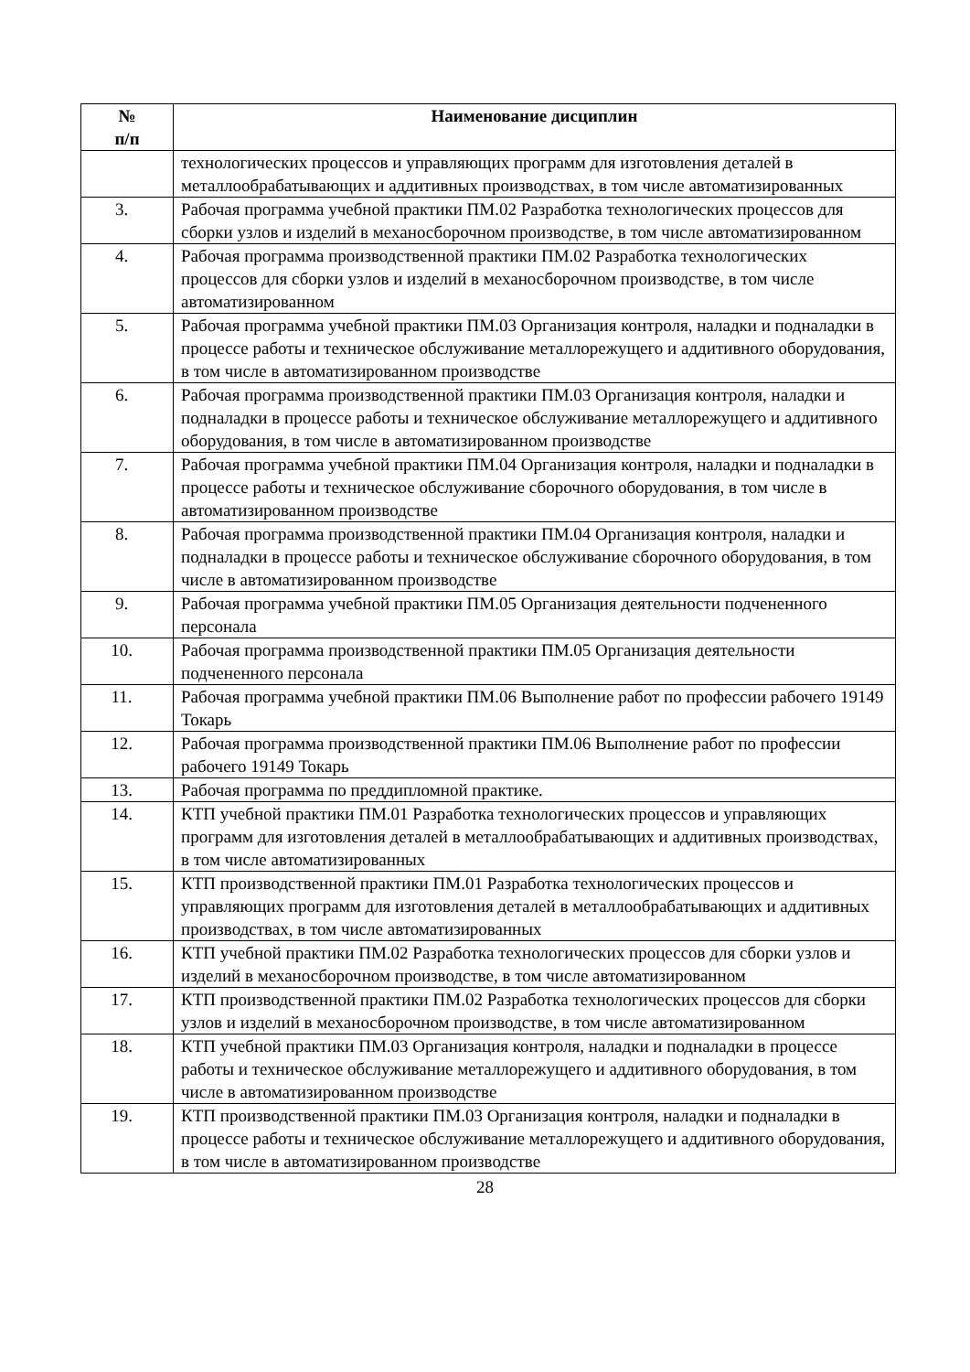| № п/п | Наименование дисциплин |
| --- | --- |
| | технологических процессов и управляющих программ для изготовления деталей в металлообрабатывающих и аддитивных производствах, в том числе автоматизированных |
| 3. | Рабочая программа учебной практики ПМ.02 Разработка технологических процессов для сборки узлов и изделий в механосборочном производстве, в том числе автоматизированном |
| 4. | Рабочая программа производственной практики ПМ.02 Разработка технологических процессов для сборки узлов и изделий в механосборочном производстве, в том числе автоматизированном |
| 5. | Рабочая программа учебной практики ПМ.03 Организация контроля, наладки и подналадки в процессе работы и техническое обслуживание металлорежущего и аддитивного оборудования, в том числе в автоматизированном производстве |
| 6. | Рабочая программа производственной практики ПМ.03 Организация контроля, наладки и подналадки в процессе работы и техническое обслуживание металлорежущего и аддитивного оборудования, в том числе в автоматизированном производстве |
| 7. | Рабочая программа учебной практики ПМ.04 Организация контроля, наладки и подналадки в процессе работы и техническое обслуживание сборочного оборудования, в том числе в автоматизированном производстве |
| 8. | Рабочая программа производственной практики ПМ.04 Организация контроля, наладки и подналадки в процессе работы и техническое обслуживание сборочного оборудования, в том числе в автоматизированном производстве |
| 9. | Рабочая программа учебной практики ПМ.05 Организация деятельности подчененного персонала |
| 10. | Рабочая программа производственной практики ПМ.05 Организация деятельности подчененного персонала |
| 11. | Рабочая программа учебной практики ПМ.06 Выполнение работ по профессии рабочего 19149 Токарь |
| 12. | Рабочая программа производственной практики ПМ.06 Выполнение работ по профессии рабочего 19149 Токарь |
| 13. | Рабочая программа по преддипломной практике. |
| 14. | КТП учебной практики ПМ.01 Разработка технологических процессов и управляющих программ для изготовления деталей в металлообрабатывающих и аддитивных производствах, в том числе автоматизированных |
| 15. | КТП производственной практики ПМ.01 Разработка технологических процессов и управляющих программ для изготовления деталей в металлообрабатывающих и аддитивных производствах, в том числе автоматизированных |
| 16. | КТП учебной практики ПМ.02 Разработка технологических процессов для сборки узлов и изделий в механосборочном производстве, в том числе автоматизированном |
| 17. | КТП производственной практики ПМ.02 Разработка технологических процессов для сборки узлов и изделий в механосборочном производстве, в том числе автоматизированном |
| 18. | КТП учебной практики ПМ.03 Организация контроля, наладки и подналадки в процессе работы и техническое обслуживание металлорежущего и аддитивного оборудования, в том числе в автоматизированном производстве |
| 19. | КТП производственной практики ПМ.03 Организация контроля, наладки и подналадки в процессе работы и техническое обслуживание металлорежущего и аддитивного оборудования, в том числе в автоматизированном производстве |
28